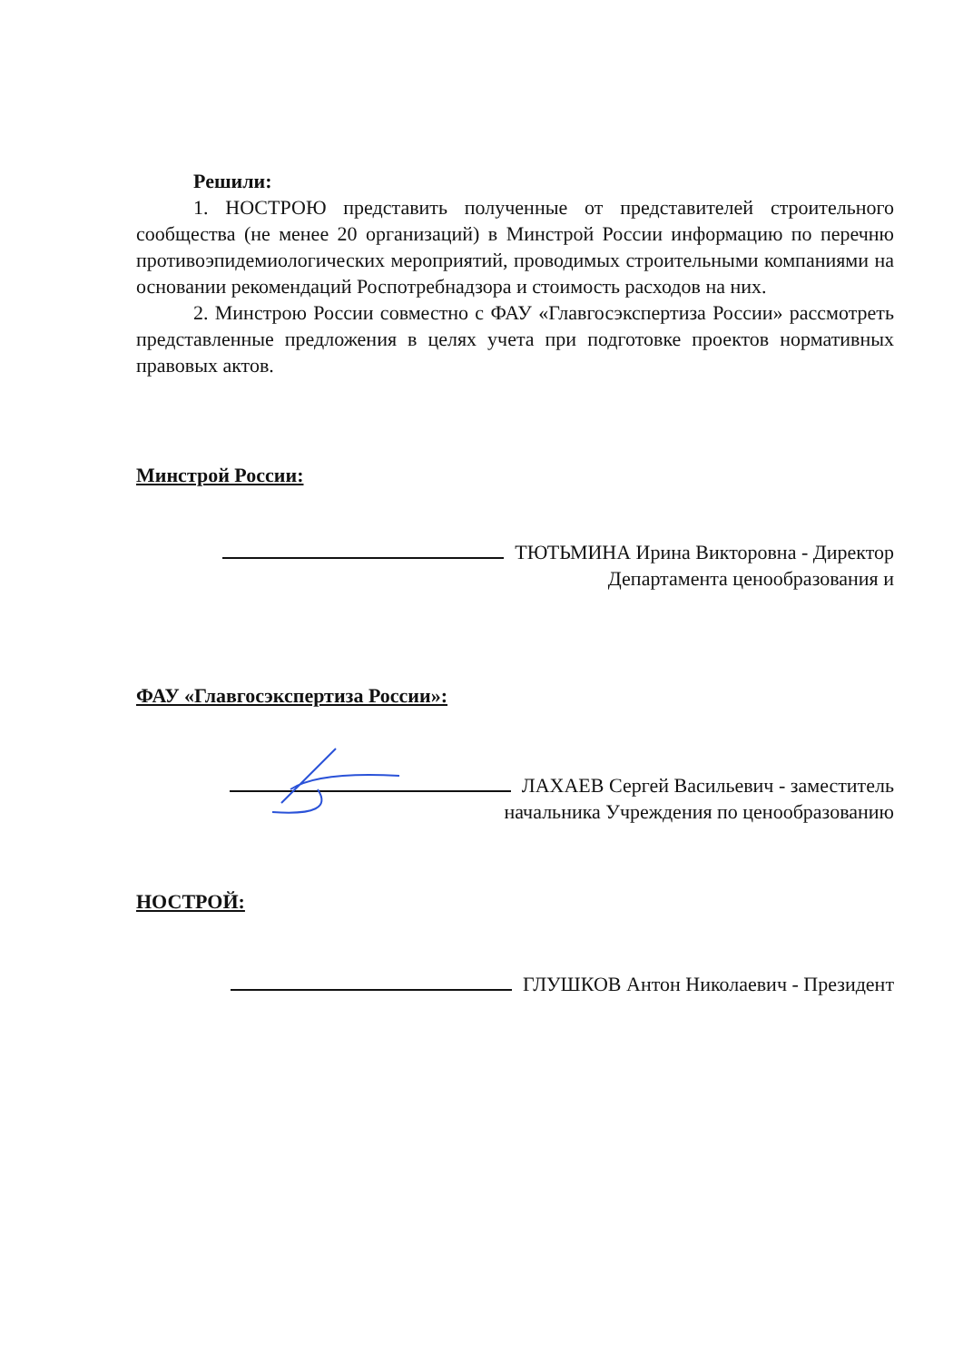Решили:
1. НОСТРОЮ представить полученные от представителей строительного сообщества (не менее 20 организаций) в Минстрой России информацию по перечню противоэпидемиологических мероприятий, проводимых строительными компаниями на основании рекомендаций Роспотребнадзора и стоимость расходов на них.
2. Минстрою России совместно с ФАУ «Главгосэкспертиза России» рассмотреть представленные предложения в целях учета при подготовке проектов нормативных правовых актов.
Минстрой России:
ТЮТЬМИНА Ирина Викторовна - Директор
Департамента ценообразования и
ФАУ «Главгосэкспертиза России»:
ЛАХАЕВ Сергей Васильевич - заместитель
начальника Учреждения по ценообразованию
НОСТРОЙ:
ГЛУШКОВ Антон Николаевич - Президент